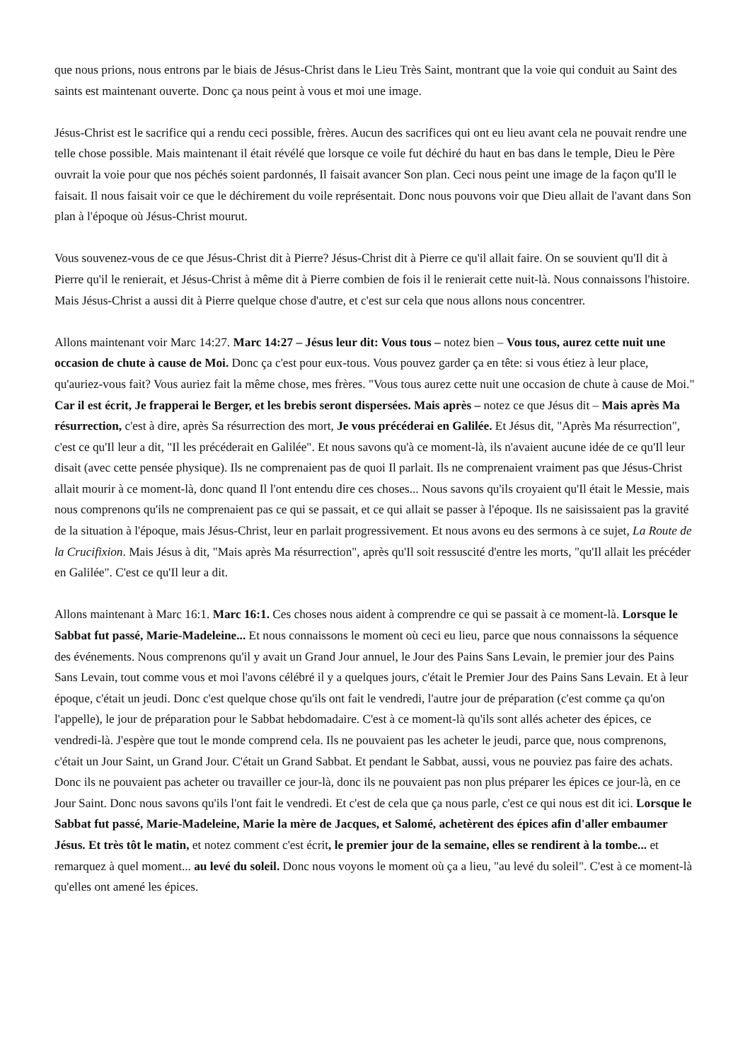que nous prions, nous entrons par le biais de Jésus-Christ dans le Lieu Très Saint, montrant que la voie qui conduit au Saint des saints est maintenant ouverte. Donc ça nous peint à vous et moi une image.
Jésus-Christ est le sacrifice qui a rendu ceci possible, frères. Aucun des sacrifices qui ont eu lieu avant cela ne pouvait rendre une telle chose possible. Mais maintenant il était révélé que lorsque ce voile fut déchiré du haut en bas dans le temple, Dieu le Père ouvrait la voie pour que nos péchés soient pardonnés, Il faisait avancer Son plan. Ceci nous peint une image de la façon qu'Il le faisait. Il nous faisait voir ce que le déchirement du voile représentait. Donc nous pouvons voir que Dieu allait de l'avant dans Son plan à l'époque où Jésus-Christ mourut.
Vous souvenez-vous de ce que Jésus-Christ dit à Pierre? Jésus-Christ dit à Pierre ce qu'il allait faire. On se souvient qu'Il dit à Pierre qu'il le renierait, et Jésus-Christ à même dit à Pierre combien de fois il le renierait cette nuit-là. Nous connaissons l'histoire. Mais Jésus-Christ a aussi dit à Pierre quelque chose d'autre, et c'est sur cela que nous allons nous concentrer.
Allons maintenant voir Marc 14:27. Marc 14:27 – Jésus leur dit: Vous tous – notez bien – Vous tous, aurez cette nuit une occasion de chute à cause de Moi. Donc ça c'est pour eux-tous. Vous pouvez garder ça en tête: si vous étiez à leur place, qu'auriez-vous fait? Vous auriez fait la même chose, mes frères. "Vous tous aurez cette nuit une occasion de chute à cause de Moi." Car il est écrit, Je frapperai le Berger, et les brebis seront dispersées. Mais après – notez ce que Jésus dit – Mais après Ma résurrection, c'est à dire, après Sa résurrection des mort, Je vous précéderai en Galilée. Et Jésus dit, "Après Ma résurrection", c'est ce qu'Il leur a dit, "Il les précéderait en Galilée". Et nous savons qu'à ce moment-là, ils n'avaient aucune idée de ce qu'Il leur disait (avec cette pensée physique). Ils ne comprenaient pas de quoi Il parlait. Ils ne comprenaient vraiment pas que Jésus-Christ allait mourir à ce moment-là, donc quand Il l'ont entendu dire ces choses... Nous savons qu'ils croyaient qu'Il était le Messie, mais nous comprenons qu'ils ne comprenaient pas ce qui se passait, et ce qui allait se passer à l'époque. Ils ne saisissaient pas la gravité de la situation à l'époque, mais Jésus-Christ, leur en parlait progressivement. Et nous avons eu des sermons à ce sujet, La Route de la Crucifixion. Mais Jésus à dit, "Mais après Ma résurrection", après qu'Il soit ressuscité d'entre les morts, "qu'Il allait les précéder en Galilée". C'est ce qu'Il leur a dit.
Allons maintenant à Marc 16:1. Marc 16:1. Ces choses nous aident à comprendre ce qui se passait à ce moment-là. Lorsque le Sabbat fut passé, Marie-Madeleine... Et nous connaissons le moment où ceci eu lieu, parce que nous connaissons la séquence des événements. Nous comprenons qu'il y avait un Grand Jour annuel, le Jour des Pains Sans Levain, le premier jour des Pains Sans Levain, tout comme vous et moi l'avons célébré il y a quelques jours, c'était le Premier Jour des Pains Sans Levain. Et à leur époque, c'était un jeudi. Donc c'est quelque chose qu'ils ont fait le vendredi, l'autre jour de préparation (c'est comme ça qu'on l'appelle), le jour de préparation pour le Sabbat hebdomadaire. C'est à ce moment-là qu'ils sont allés acheter des épices, ce vendredi-là. J'espère que tout le monde comprend cela. Ils ne pouvaient pas les acheter le jeudi, parce que, nous comprenons, c'était un Jour Saint, un Grand Jour. C'était un Grand Sabbat. Et pendant le Sabbat, aussi, vous ne pouviez pas faire des achats. Donc ils ne pouvaient pas acheter ou travailler ce jour-là, donc ils ne pouvaient pas non plus préparer les épices ce jour-là, en ce Jour Saint. Donc nous savons qu'ils l'ont fait le vendredi. Et c'est de cela que ça nous parle, c'est ce qui nous est dit ici. Lorsque le Sabbat fut passé, Marie-Madeleine, Marie la mère de Jacques, et Salomé, achetèrent des épices afin d'aller embaumer Jésus. Et très tôt le matin, et notez comment c'est écrit, le premier jour de la semaine, elles se rendirent à la tombe... et remarquez à quel moment... au levé du soleil. Donc nous voyons le moment où ça a lieu, "au levé du soleil". C'est à ce moment-là qu'elles ont amené les épices.